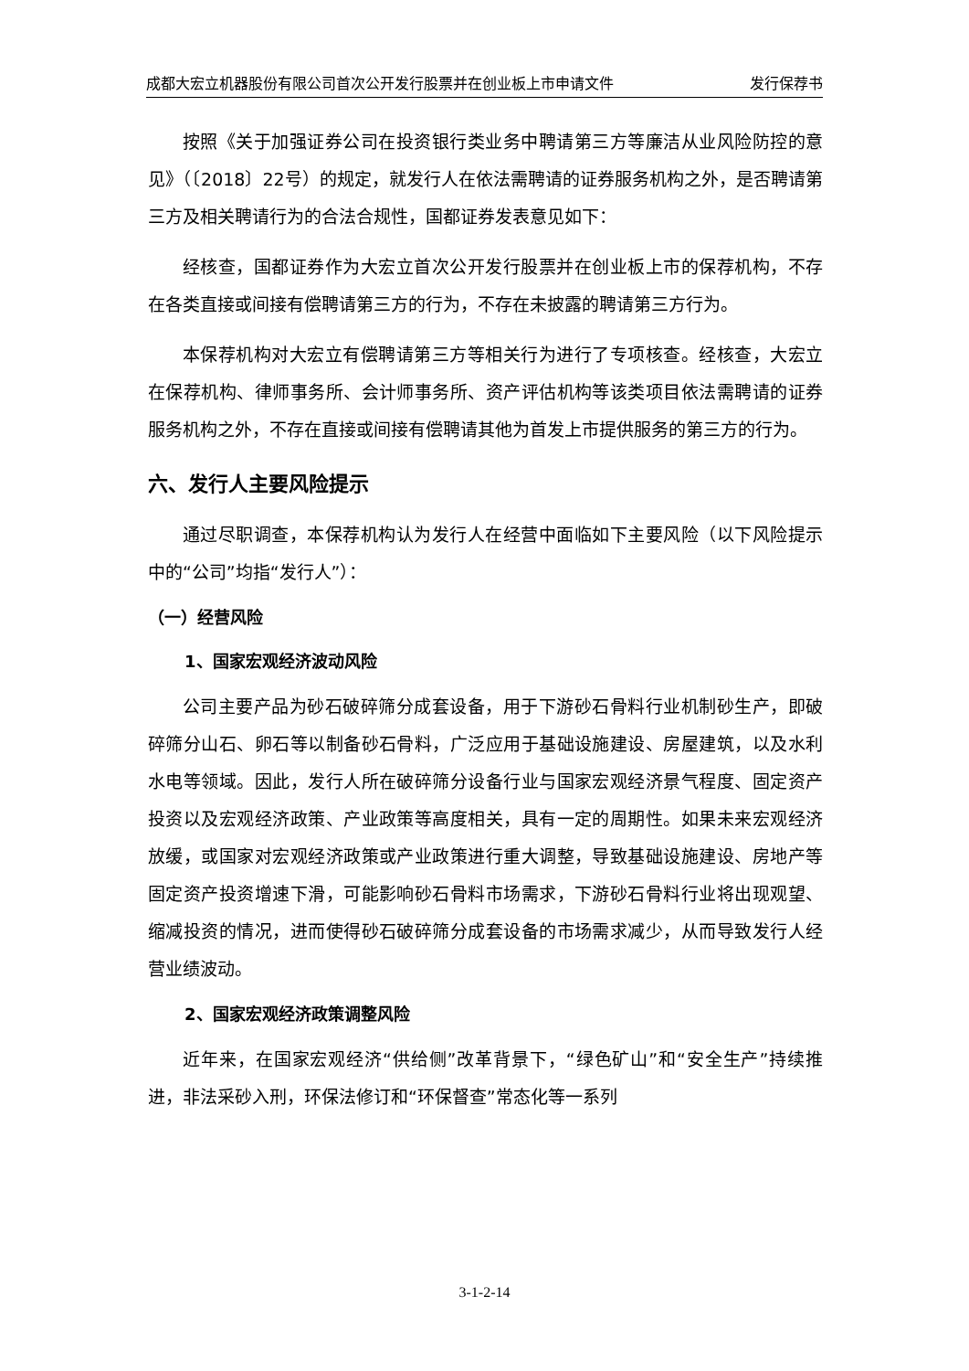成都大宏立机器股份有限公司首次公开发行股票并在创业板上市申请文件 发行保荐书
按照《关于加强证券公司在投资银行类业务中聘请第三方等廉洁从业风险防控的意见》（〔2018〕22号）的规定，就发行人在依法需聘请的证券服务机构之外，是否聘请第三方及相关聘请行为的合法合规性，国都证券发表意见如下：
经核查，国都证券作为大宏立首次公开发行股票并在创业板上市的保荐机构，不存在各类直接或间接有偿聘请第三方的行为，不存在未披露的聘请第三方行为。
本保荐机构对大宏立有偿聘请第三方等相关行为进行了专项核查。经核查，大宏立在保荐机构、律师事务所、会计师事务所、资产评估机构等该类项目依法需聘请的证券服务机构之外，不存在直接或间接有偿聘请其他为首发上市提供服务的第三方的行为。
六、发行人主要风险提示
通过尽职调查，本保荐机构认为发行人在经营中面临如下主要风险（以下风险提示中的“公司”均指“发行人”）：
（一）经营风险
1、国家宏观经济波动风险
公司主要产品为砂石破碎筛分成套设备，用于下游砂石骨料行业机制砂生产，即破碎筛分山石、卵石等以制备砂石骨料，广泛应用于基础设施建设、房屋建筑，以及水利水电等领域。因此，发行人所在破碎筛分设备行业与国家宏观经济景气程度、固定资产投资以及宏观经济政策、产业政策等高度相关，具有一定的周期性。如果未来宏观经济放缓，或国家对宏观经济政策或产业政策进行重大调整，导致基础设施建设、房地产等固定资产投资增速下滑，可能影响砂石骨料市场需求，下游砂石骨料行业将出现观望、缩减投资的情况，进而使得砂石破碎筛分成套设备的市场需求减少，从而导致发行人经营业绩波动。
2、国家宏观经济政策调整风险
近年来，在国家宏观经济“供给侧”改革背景下，“绿色矿山”和“安全生产”持续推进，非法采砂入刑，环保法修订和“环保督查”常态化等一系列
3-1-2-14